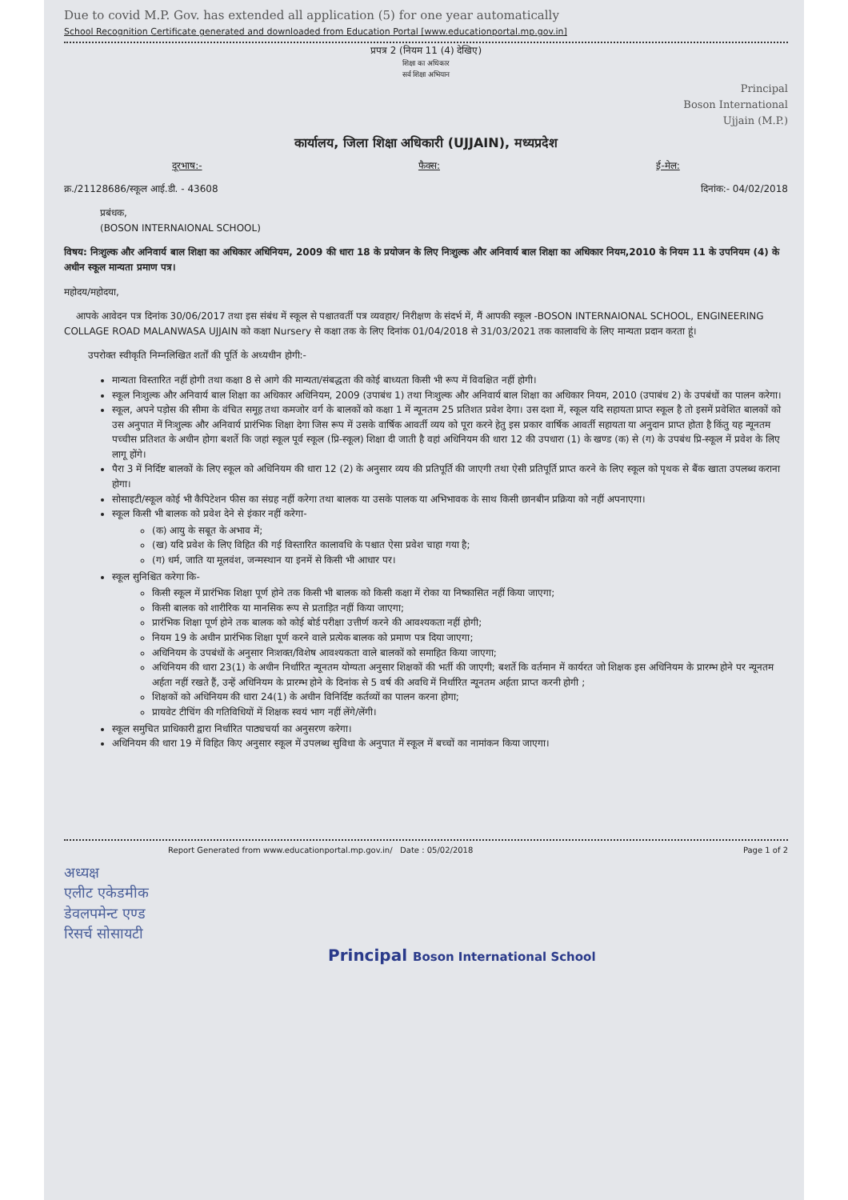Due to covid M.P. Gov. has extended all application (5) for one year automatically
School Recognition Certificate generated and downloaded from Education Portal [www.educationportal.mp.gov.in]
प्रपत्र 2 (नियम 11 (4) देखिए)
शिक्षा का अधिकार
सर्व शिक्षा अभियान
Principal
Boson International
Ujjain (M.P.)
कार्यालय, जिला शिक्षा अधिकारी (UJJAIN), मध्यप्रदेश
दूरभाष:- फैक्स: ई-मेल:
क्र./21128686/स्कूल आई.डी. - 43608 दिनांक:- 04/02/2018
प्रबंधक,
(BOSON INTERNAIONAL SCHOOL)
विषय: निःशुल्क और अनिवार्य बाल शिक्षा का अधिकार अधिनियम, 2009 की धारा 18 के प्रयोजन के लिए निःशुल्क और अनिवार्य बाल शिक्षा का अधिकार नियम,2010 के नियम 11 के उपनियम (4) के अधीन स्कूल मान्यता प्रमाण पत्र।
महोदय/महोदया,
आपके आवेदन पत्र दिनांक 30/06/2017 तथा इस संबंध में स्कूल से पश्चातवर्ती पत्र व्यवहार/ निरीक्षण के संदर्भ में, मैं आपकी स्कूल -BOSON INTERNAIONAL SCHOOL, ENGINEERING COLLAGE ROAD MALANWASA UJJAIN को कक्षा Nursery से कक्षा तक के लिए दिनांक 01/04/2018 से 31/03/2021 तक कालावधि के लिए मान्यता प्रदान करता हूं।
उपरोक्त स्वीकृति निम्नलिखित शर्तों की पूर्ति के अध्यधीन होगी:-
मान्यता विस्तारित नहीं होगी तथा कक्षा 8 से आगे की मान्यता/संबद्धता की कोई बाध्यता किसी भी रूप में विवक्षित नहीं होगी।
स्कूल निःशुल्क और अनिवार्य बाल शिक्षा का अधिकार अधिनियम, 2009 (उपाबंध 1) तथा निःशुल्क और अनिवार्य बाल शिक्षा का अधिकार नियम, 2010 (उपाबंध 2) के उपबंधों का पालन करेगा।
स्कूल, अपने पड़ोस की सीमा के वंचित समूह तथा कमजोर वर्ग के बालकों को कक्षा 1 में न्यूनतम 25 प्रतिशत प्रवेश देगा। उस दशा में, स्कूल यदि सहायता प्राप्त स्कूल है तो इसमें प्रवेशित बालकों को उस अनुपात में निःशुल्क और अनिवार्य प्रारंभिक शिक्षा देगा जिस रूप में उसके वार्षिक आवर्ती व्यय को पूरा करने हेतु इस प्रकार वार्षिक आवर्ती सहायता या अनुदान प्राप्त होता है किंतु यह न्यूनतम पच्चीस प्रतिशत के अधीन होगा बशर्ते कि जहां स्कूल पूर्व स्कूल (प्रि-स्कूल) शिक्षा दी जाती है वहां अधिनियम की धारा 12 की उपधारा (1) के खण्ड (क) से (ग) के उपबंध प्रि-स्कूल में प्रवेश के लिए लागू होंगे।
पैरा 3 में निर्दिष्ट बालकों के लिए स्कूल को अधिनियम की धारा 12 (2) के अनुसार व्यय की प्रतिपूर्ति की जाएगी तथा ऐसी प्रतिपूर्ति प्राप्त करने के लिए स्कूल को पृथक से बैंक खाता उपलब्ध कराना होगा।
सोसाइटी/स्कूल कोई भी कैपिटेशन फीस का संग्रह नहीं करेगा तथा बालक या उसके पालक या अभिभावक के साथ किसी छानबीन प्रक्रिया को नहीं अपनाएगा।
स्कूल किसी भी बालक को प्रवेश देने से इंकार नहीं करेगा-
(क) आयु के सबूत के अभाव में;
(ख) यदि प्रवेश के लिए विहित की गई विस्तारित कालावधि के पश्चात ऐसा प्रवेश चाहा गया है;
(ग) धर्म, जाति या मूलवंश, जन्मस्थान या इनमें से किसी भी आधार पर।
स्कूल सुनिश्चित करेगा कि-
किसी स्कूल में प्रारंभिक शिक्षा पूर्ण होने तक किसी भी बालक को किसी कक्षा में रोका या निष्कासित नहीं किया जाएगा;
किसी बालक को शारीरिक या मानसिक रूप से प्रताड़ित नहीं किया जाएगा;
प्रारंभिक शिक्षा पूर्ण होने तक बालक को कोई बोर्ड परीक्षा उत्तीर्ण करने की आवश्यकता नहीं होगी;
नियम 19 के अधीन प्रारंभिक शिक्षा पूर्ण करने वाले प्रत्येक बालक को प्रमाण पत्र दिया जाएगा;
अधिनियम के उपबंधों के अनुसार निःशक्त/विशेष आवश्यकता वाले बालकों को समाहित किया जाएगा;
अधिनियम की धारा 23(1) के अधीन निर्धारित न्यूनतम योग्यता अनुसार शिक्षकों की भर्ती की जाएगी; बशर्ते कि वर्तमान में कार्यरत जो शिक्षक इस अधिनियम के प्रारम्भ होने पर न्यूनतम अर्हता नहीं रखते हैं, उन्हें अधिनियम के प्रारम्भ होने के दिनांक से 5 वर्ष की अवधि में निर्धारित न्यूनतम अर्हता प्राप्त करनी होगी ;
शिक्षकों को अधिनियम की धारा 24(1) के अधीन विनिर्दिष्ट कर्तव्यों का पालन करना होगा;
प्रायवेट टीचिंग की गतिविधियों में शिक्षक स्वयं भाग नहीं लेंगे/लेंगी।
स्कूल समुचित प्राधिकारी द्वारा निर्धारित पाठ्यचर्या का अनुसरण करेगा।
अधिनियम की धारा 19 में विहित किए अनुसार स्कूल में उपलब्ध सुविधा के अनुपात में स्कूल में बच्चों का नामांकन किया जाएगा।
Report Generated from www.educationportal.mp.gov.in/ Date : 05/02/2018 Page 1 of 2
अध्यक्ष
एलीट एकेडमीक
डेवलपमेन्ट एण्ड
रिसर्च सोसायटी
Principal Boson International School